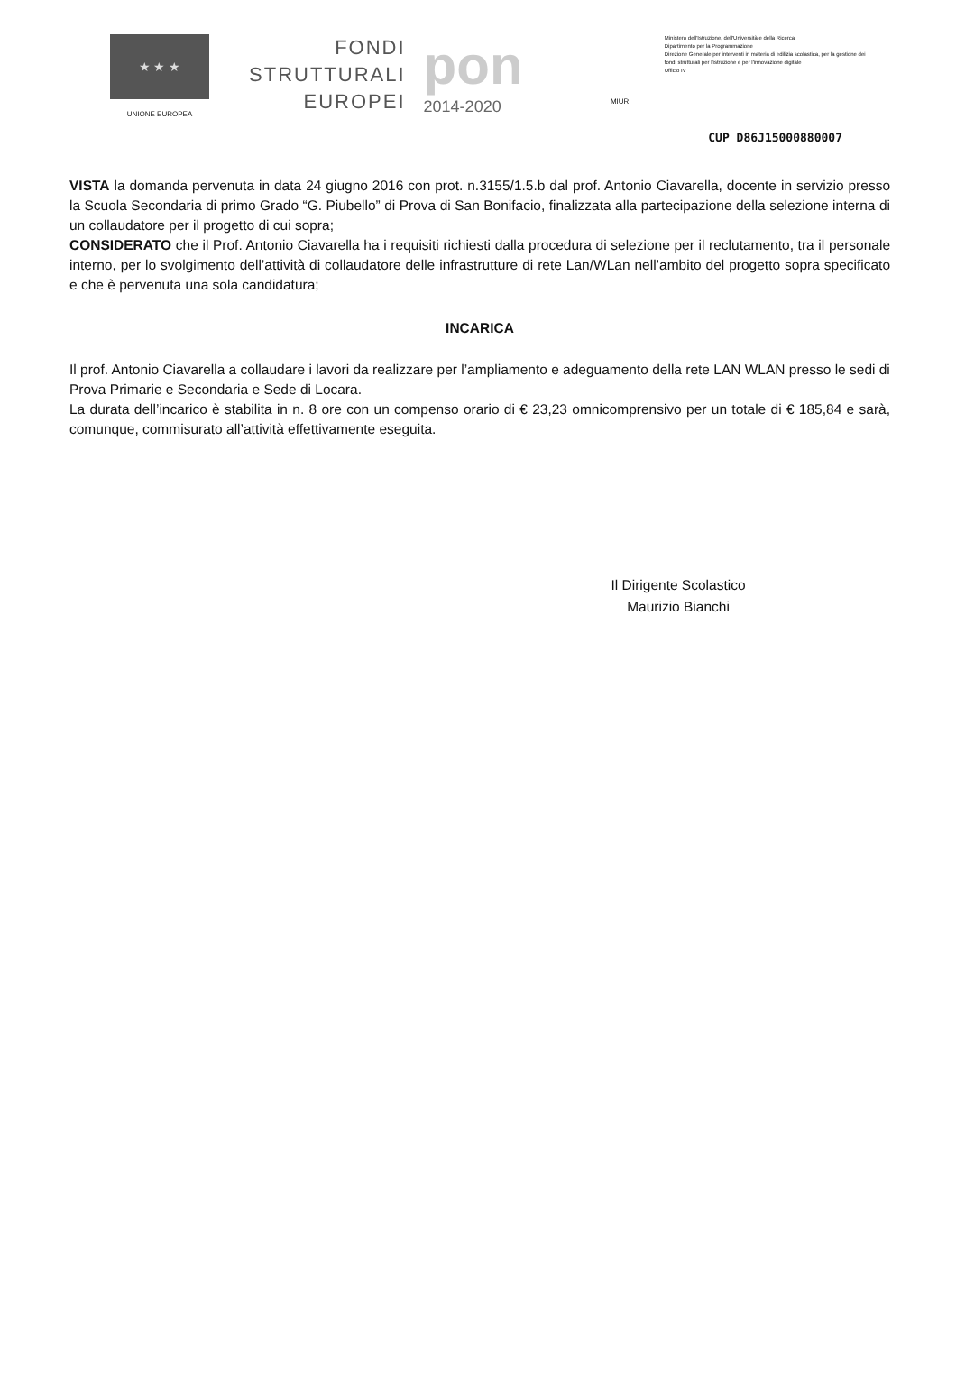★ ★ ★
UNIONE EUROPEA
FONDI
STRUTTURALI
EUROPEI
pon
2014-2020
MIUR
Ministero dell'Istruzione, dell'Università e della Ricerca
Dipartimento per la Programmazione
Direzione Generale per interventi in materia di edilizia scolastica, per la gestione dei fondi strutturali per l'istruzione e per l'innovazione digitale
Ufficio IV
CUP D86J15000880007
VISTA la domanda pervenuta in data 24 giugno 2016 con prot. n.3155/1.5.b dal prof. Antonio Ciavarella, docente in servizio presso la Scuola Secondaria di primo Grado “G. Piubello” di Prova di San Bonifacio, finalizzata alla partecipazione della selezione interna di un collaudatore per il progetto di cui sopra;
CONSIDERATO che il Prof. Antonio Ciavarella ha i requisiti richiesti dalla procedura di selezione per il reclutamento, tra il personale interno, per lo svolgimento dell’attività di collaudatore delle infrastrutture di rete Lan/WLan nell’ambito del progetto sopra specificato e che è pervenuta una sola candidatura;
INCARICA
Il prof. Antonio Ciavarella a collaudare i lavori da realizzare per l’ampliamento e adeguamento della rete LAN WLAN presso le sedi di Prova Primarie e Secondaria e Sede di Locara.
La durata dell’incarico è stabilita in n. 8 ore con un compenso orario di € 23,23 omnicomprensivo per un totale di € 185,84 e sarà, comunque, commisurato all’attività effettivamente eseguita.
Il Dirigente Scolastico
Maurizio Bianchi